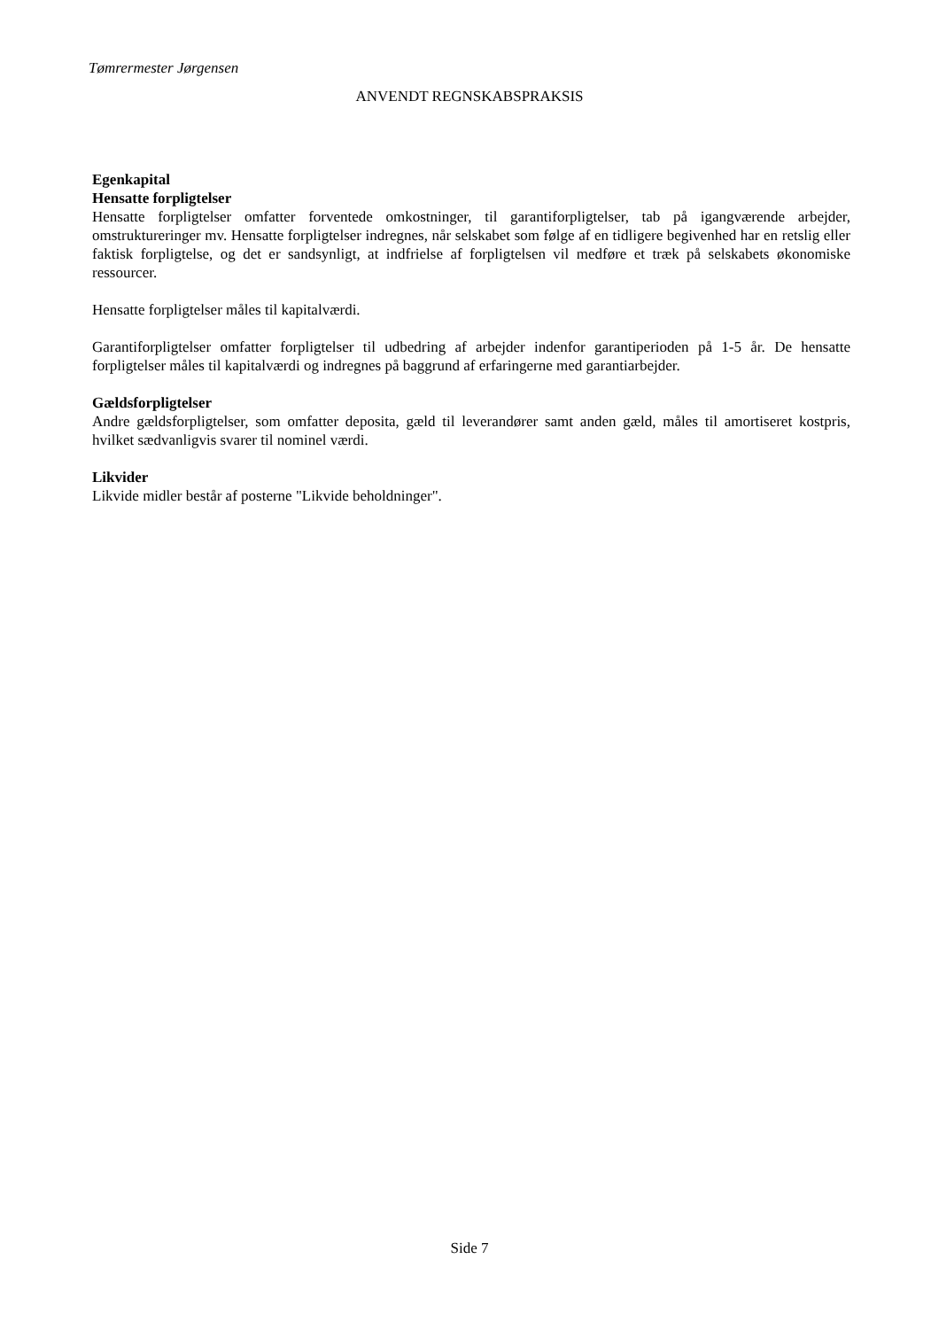Tømrermester Jørgensen
ANVENDT REGNSKABSPRAKSIS
Egenkapital
Hensatte forpligtelser
Hensatte forpligtelser omfatter forventede omkostninger, til garantiforpligtelser, tab på igangværende arbejder, omstruktureringer mv. Hensatte forpligtelser indregnes, når selskabet som følge af en tidligere begivenhed har en retslig eller faktisk forpligtelse, og det er sandsynligt, at indfrielse af forpligtelsen vil medføre et træk på selskabets økonomiske ressourcer.
Hensatte forpligtelser måles til kapitalværdi.
Garantiforpligtelser omfatter forpligtelser til udbedring af arbejder indenfor garantiperioden på 1-5 år. De hensatte forpligtelser måles til kapitalværdi og indregnes på baggrund af erfaringerne med garantiarbejder.
Gældsforpligtelser
Andre gældsforpligtelser, som omfatter deposita, gæld til leverandører samt anden gæld, måles til amortiseret kostpris, hvilket sædvanligvis svarer til nominel værdi.
Likvider
Likvide midler består af posterne "Likvide beholdninger".
Side 7